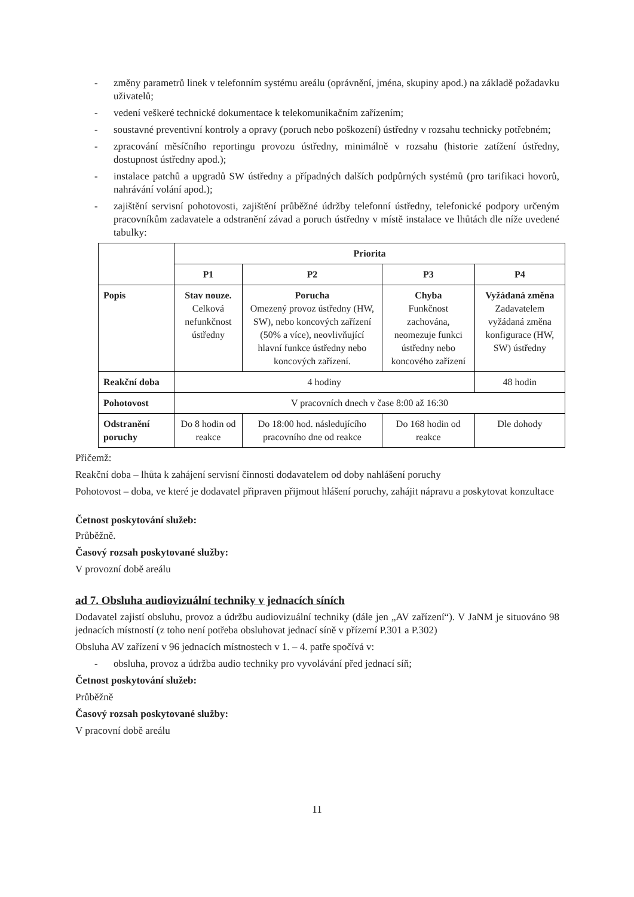- změny parametrů linek v telefonním systému areálu (oprávnění, jména, skupiny apod.) na základě požadavku uživatelů;
- vedení veškeré technické dokumentace k telekomunikačním zařízením;
- soustavné preventivní kontroly a opravy (poruch nebo poškození) ústředny v rozsahu technicky potřebném;
- zpracování měsíčního reportingu provozu ústředny, minimálně v rozsahu (historie zatížení ústředny, dostupnost ústředny apod.);
- instalace patchů a upgradů SW ústředny a případných dalších podpůrných systémů (pro tarifikaci hovorů, nahrávání volání apod.);
- zajištění servisní pohotovosti, zajištění průběžné údržby telefonní ústředny, telefonické podpory určeným pracovníkům zadavatele a odstranění závad a poruch ústředny v místě instalace ve lhůtách dle níže uvedené tabulky:
| | Priorita | | | |
| | P1 | P2 | P3 | P4 |
| Popis | Stav nouze. Celková nefunkčnost ústředny | Porucha Omezený provoz ústředny (HW, SW), nebo koncových zařízení (50% a více), neovlivňující hlavní funkce ústředny nebo koncových zařízení. | Chyba Funkčnost zachována, neomezuje funkci ústředny nebo koncového zařízení | Vyžádaná změna Zadavatelem vyžádaná změna konfigurace (HW, SW) ústředny |
| Reakční doba | 4 hodiny | | | 48 hodin |
| Pohotovost | V pracovních dnech v čase 8:00 až 16:30 | | | |
| Odstranění poruchy | Do 8 hodin od reakce | Do 18:00 hod. následujícího pracovního dne od reakce | Do 168 hodin od reakce | Dle dohody |
Přičemž:
Reakční doba – lhůta k zahájení servisní činnosti dodavatelem od doby nahlášení poruchy
Pohotovost – doba, ve které je dodavatel připraven přijmout hlášení poruchy, zahájit nápravu a poskytovat konzultace
Četnost poskytování služeb:
Průběžně.
Časový rozsah poskytované služby:
V provozní době areálu
ad 7. Obsluha audiovizuální techniky v jednacích síních
Dodavatel zajistí obsluhu, provoz a údržbu audiovizuální techniky (dále jen „AV zařízení“). V JaNM je situováno 98 jednacích místností (z toho není potřeba obsluhovat jednací síně v přízemí P.301 a P.302)
Obsluha AV zařízení v 96 jednacích místnostech v 1. – 4. patře spočívá v:
- obsluha, provoz a údržba audio techniky pro vyvolávání před jednací síň;
Četnost poskytování služeb:
Průběžně
Časový rozsah poskytované služby:
V pracovní době areálu
11